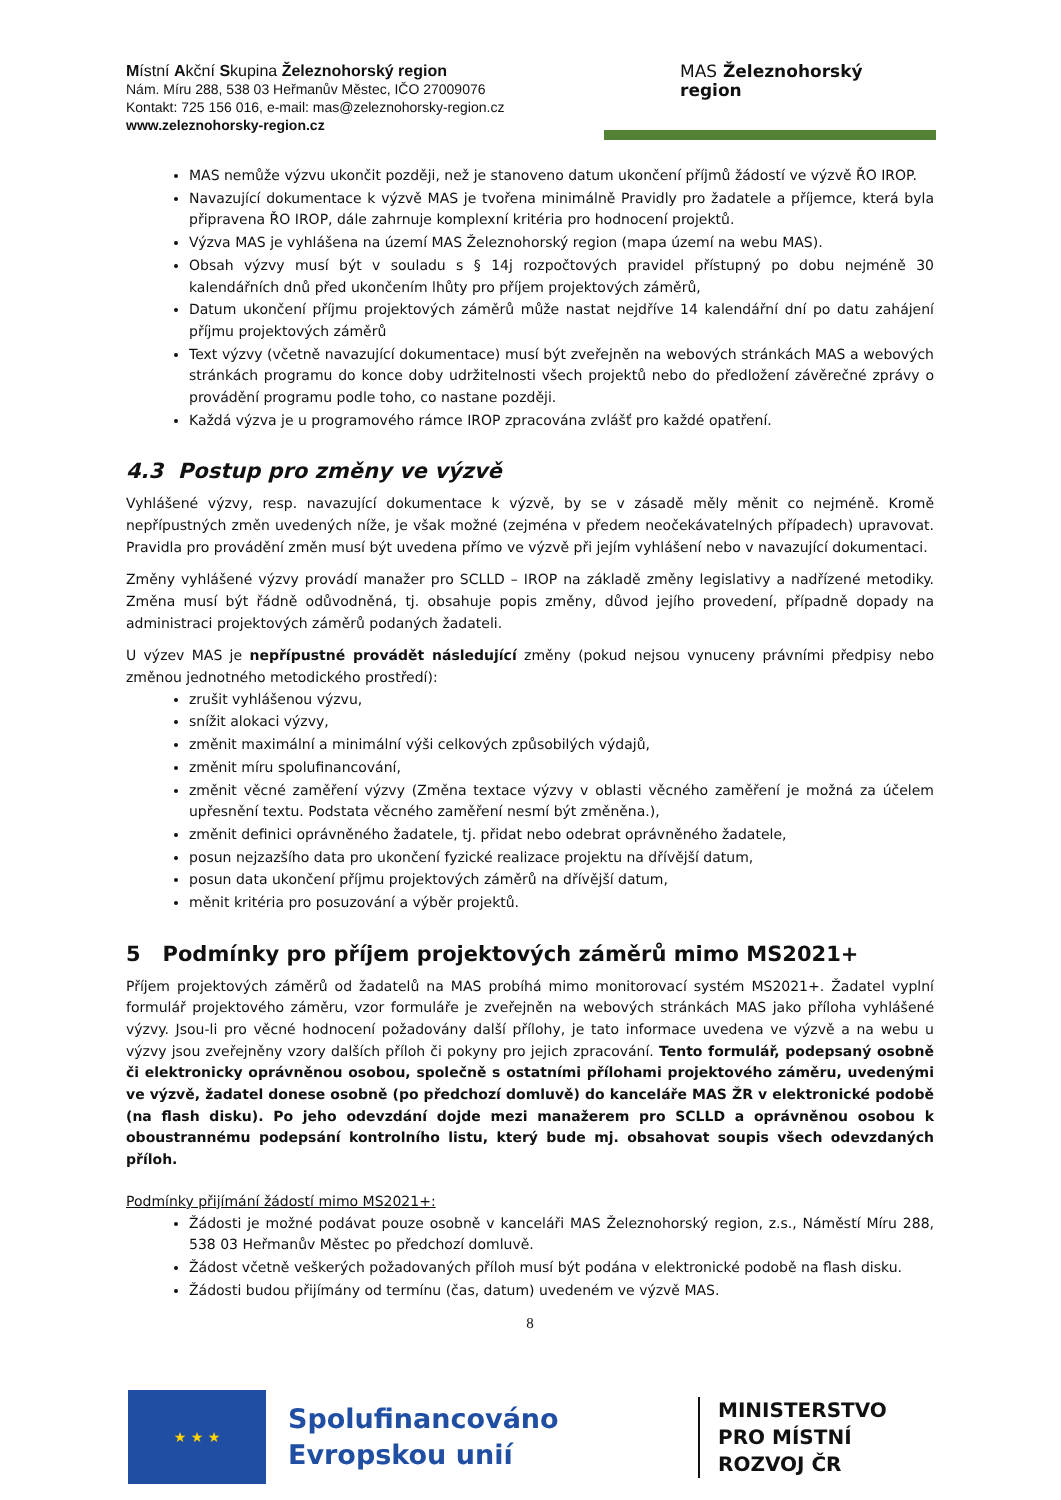Místní Akční Skupina Železnohorský region
Nám. Míru 288, 538 03 Heřmanův Městec, IČO 27009076
Kontakt: 725 156 016, e-mail: mas@zeleznohorsky-region.cz
www.zeleznohorsky-region.cz
MAS Železnohorský
region
MAS nemůže výzvu ukončit později, než je stanoveno datum ukončení příjmů žádostí ve výzvě ŘO IROP.
Navazující dokumentace k výzvě MAS je tvořena minimálně Pravidly pro žadatele a příjemce, která byla připravena ŘO IROP, dále zahrnuje komplexní kritéria pro hodnocení projektů.
Výzva MAS je vyhlášena na území MAS Železnohorský region (mapa území na webu MAS).
Obsah výzvy musí být v souladu s § 14j rozpočtových pravidel přístupný po dobu nejméně 30 kalendářních dnů před ukončením lhůty pro příjem projektových záměrů,
Datum ukončení příjmu projektových záměrů může nastat nejdříve 14 kalendářní dní po datu zahájení příjmu projektových záměrů
Text výzvy (včetně navazující dokumentace) musí být zveřejněn na webových stránkách MAS a webových stránkách programu do konce doby udržitelnosti všech projektů nebo do předložení závěrečné zprávy o provádění programu podle toho, co nastane později.
Každá výzva je u programového rámce IROP zpracována zvlášť pro každé opatření.
4.3 Postup pro změny ve výzvě
Vyhlášené výzvy, resp. navazující dokumentace k výzvě, by se v zásadě měly měnit co nejméně. Kromě nepřípustných změn uvedených níže, je však možné (zejména v předem neočekávatelných případech) upravovat. Pravidla pro provádění změn musí být uvedena přímo ve výzvě při jejím vyhlášení nebo v navazující dokumentaci.
Změny vyhlášené výzvy provádí manažer pro SCLLD – IROP na základě změny legislativy a nadřízené metodiky. Změna musí být řádně odůvodněná, tj. obsahuje popis změny, důvod jejího provedení, případně dopady na administraci projektových záměrů podaných žadateli.
U výzev MAS je nepřípustné provádět následující změny (pokud nejsou vynuceny právními předpisy nebo změnou jednotného metodického prostředí):
zrušit vyhlášenou výzvu,
snížit alokaci výzvy,
změnit maximální a minimální výši celkových způsobilých výdajů,
změnit míru spolufinancování,
změnit věcné zaměření výzvy (Změna textace výzvy v oblasti věcného zaměření je možná za účelem upřesnění textu. Podstata věcného zaměření nesmí být změněna.),
změnit definici oprávněného žadatele, tj. přidat nebo odebrat oprávněného žadatele,
posun nejzazšího data pro ukončení fyzické realizace projektu na dřívější datum,
posun data ukončení příjmu projektových záměrů na dřívější datum,
měnit kritéria pro posuzování a výběr projektů.
5 Podmínky pro příjem projektových záměrů mimo MS2021+
Příjem projektových záměrů od žadatelů na MAS probíhá mimo monitorovací systém MS2021+. Žadatel vyplní formulář projektového záměru, vzor formuláře je zveřejněn na webových stránkách MAS jako příloha vyhlášené výzvy. Jsou-li pro věcné hodnocení požadovány další přílohy, je tato informace uvedena ve výzvě a na webu u výzvy jsou zveřejněny vzory dalších příloh či pokyny pro jejich zpracování. Tento formulář, podepsaný osobně či elektronicky oprávněnou osobou, společně s ostatními přílohami projektového záměru, uvedenými ve výzvě, žadatel donese osobně (po předchozí domluvě) do kanceláře MAS ŽR v elektronické podobě (na flash disku). Po jeho odevzdání dojde mezi manažerem pro SCLLD a oprávněnou osobou k oboustrannému podepsání kontrolního listu, který bude mj. obsahovat soupis všech odevzdaných příloh.
Podmínky přijímání žádostí mimo MS2021+:
Žádosti je možné podávat pouze osobně v kanceláři MAS Železnohorský region, z.s., Náměstí Míru 288, 538 03 Heřmanův Městec po předchozí domluvě.
Žádost včetně veškerých požadovaných příloh musí být podána v elektronické podobě na flash disku.
Žádosti budou přijímány od termínu (čas, datum) uvedeném ve výzvě MAS.
8
★ ★ ★
Spolufinancováno Evropskou unií
MINISTERSTVO
PRO MÍSTNÍ
ROZVOJ ČR